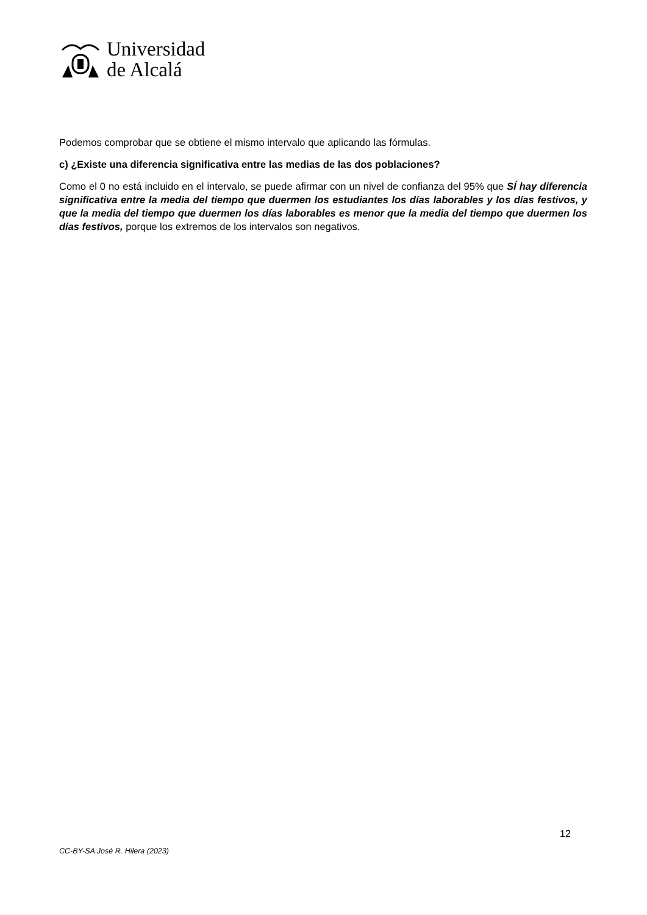Universidad
de Alcalá
Podemos comprobar que se obtiene el mismo intervalo que aplicando las fórmulas.
c) ¿Existe una diferencia significativa entre las medias de las dos poblaciones?
Como el 0 no está incluido en el intervalo, se puede afirmar con un nivel de confianza del 95% que SÍ hay diferencia significativa entre la media del tiempo que duermen los estudiantes los días laborables y los días festivos, y que la media del tiempo que duermen los días laborables es menor que la media del tiempo que duermen los días festivos, porque los extremos de los intervalos son negativos.
12
CC-BY-SA José R. Hilera (2023)